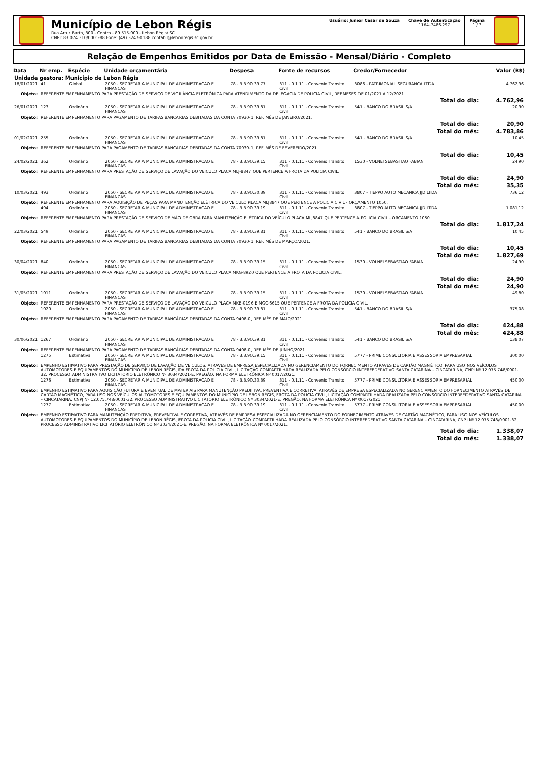Município de Lebon Régis
Rua Artur Barth, 300 - Centro - 89.515-000 - Lebon Régis/ SC
CNPJ: 83.074.310/0001-88 Fone: (49) 3247-0188 contabil@lebonregis.sc.gov.br
Usuário: Junior Cesar de Souza Chave de Autenticação
1164-7486-297
Página
1 / 3
Relação de Empenhos Emitidos por Data de Emissão - Mensal/Diário - Completo
| Data | Nr emp. | Espécie | Unidade orçamentária | Despesa | Fonte de recursos | Credor/Fornecedor | Valor (R$) |
| --- | --- | --- | --- | --- | --- | --- | --- |
| Unidade gestora: Município de Lebon Régis | | | | | | | |
| 18/01/2021 | 41 | Global | 2050 - SECRETARIA MUNICIPAL DE ADMINISTRACAO E FINANCAS | 78 - 3.3.90.39.77 | 311 - 0.1.11 - Convenio Transito Civil | 3086 - PATRIMONIAL SEGURANCA LTDA | 4.762,96 |
| Objeto: | REFERENTE EMPENHAMENTO PARA PRESTAÇÃO DE SERVIÇO DE VIGILÂNCIA ELETRÔNICA PARA ATENDIMENTO DA DELEGACIA DE POLICIA CIVIL, REF.MESES DE 01/2021 A 12/2021. | | | | | | |
| Total do dia: | | | | | | | 4.762,96 |
| 26/01/2021 | 123 | Ordinário | 2050 - SECRETARIA MUNICIPAL DE ADMINISTRACAO E FINANCAS | 78 - 3.3.90.39.81 | 311 - 0.1.11 - Convenio Transito Civil | 541 - BANCO DO BRASIL S/A | 20,90 |
| Objeto: | REFERENTE EMPENHAMENTO PARA PAGAMENTO DE TARIFAS BANCARIAS DEBITADAS DA CONTA 70930-1, REF. MÊS DE JANEIRO/2021. | | | | | | |
| Total do dia: | | | | | | | 20,90 |
| Total do mês: | | | | | | | 4.783,86 |
| 01/02/2021 | 255 | Ordinário | 2050 - SECRETARIA MUNICIPAL DE ADMINISTRACAO E FINANCAS | 78 - 3.3.90.39.81 | 311 - 0.1.11 - Convenio Transito Civil | 541 - BANCO DO BRASIL S/A | 10,45 |
| Objeto: | REFERENTE EMPENHAMENTO PARA PAGAMENTO DE TARIFAS BANCARIAS DEBITADAS DA CONTA 70930-1, REF. MÊS DE FEVEREIRO/2021. | | | | | | |
| Total do dia: | | | | | | | 10,45 |
| 24/02/2021 | 362 | Ordinário | 2050 - SECRETARIA MUNICIPAL DE ADMINISTRACAO E FINANCAS | 78 - 3.3.90.39.15 | 311 - 0.1.11 - Convenio Transito Civil | 1530 - VOLNEI SEBASTIAO FABIAN | 24,90 |
| Objeto: | REFERENTE EMPENHAMENTO PARA PRESTAÇÃO DE SERVIÇO DE LAVAÇÃO DO VEICULO PLACA MLJ-8847 QUE PERTENCE A FROTA DA POLICIA CIVIL. | | | | | | |
| Total do dia: | | | | | | | 24,90 |
| Total do mês: | | | | | | | 35,35 |
| 10/03/2021 | 493 | Ordinário | 2050 - SECRETARIA MUNICIPAL DE ADMINISTRACAO E FINANCAS | 78 - 3.3.90.30.39 | 311 - 0.1.11 - Convenio Transito Civil | 3807 - TIEPPO AUTO MECANICA JJD LTDA | 736,12 |
| Objeto: | REFERENTE EMPENHAMENTO PARA AQUISIÇÃO DE PEÇAS PARA MANUTENÇÃO ELÉTRICA DO VEÍCULO PLACA MLJ8847 QUE PERTENCE A POLICIA CIVIL - ORÇAMENTO 1050. | | | | | | |
| | 494 | Ordinário | 2050 - SECRETARIA MUNICIPAL DE ADMINISTRACAO E FINANCAS | 78 - 3.3.90.39.19 | 311 - 0.1.11 - Convenio Transito Civil | 3807 - TIEPPO AUTO MECANICA JJD LTDA | 1.081,12 |
| Objeto: | REFERENTE EMPENHAMENTO PARA PRESTAÇÃO DE SERVIÇO DE MÃO DE OBRA PARA MANUTENÇÃO ELÉTRICA DO VEÍCULO PLACA MLJ8847 QUE PERTENCE A POLICIA CIVIL - ORÇAMENTO 1050. | | | | | | |
| Total do dia: | | | | | | | 1.817,24 |
| 22/03/2021 | 549 | Ordinário | 2050 - SECRETARIA MUNICIPAL DE ADMINISTRACAO E FINANCAS | 78 - 3.3.90.39.81 | 311 - 0.1.11 - Convenio Transito Civil | 541 - BANCO DO BRASIL S/A | 10,45 |
| Objeto: | REFERENTE EMPENHAMENTO PARA PAGAMENTO DE TARIFAS BANCARIAS DEBITADAS DA CONTA 70930-1, REF. MÊS DE MARÇO/2021. | | | | | | |
| Total do dia: | | | | | | | 10,45 |
| Total do mês: | | | | | | | 1.827,69 |
| 30/04/2021 | 840 | Ordinário | 2050 - SECRETARIA MUNICIPAL DE ADMINISTRACAO E FINANCAS | 78 - 3.3.90.39.15 | 311 - 0.1.11 - Convenio Transito Civil | 1530 - VOLNEI SEBASTIAO FABIAN | 24,90 |
| Objeto: | REFERENTE EMPENHAMENTO PARA PRESTAÇÃO DE SERVIÇO DE LAVAÇÃO DO VEICULO PLACA MKG-8920 QUE PERTENCE A FROTA DA POLICIA CIVIL. | | | | | | |
| Total do dia: | | | | | | | 24,90 |
| Total do mês: | | | | | | | 24,90 |
| 31/05/2021 | 1011 | Ordinário | 2050 - SECRETARIA MUNICIPAL DE ADMINISTRACAO E FINANCAS | 78 - 3.3.90.39.15 | 311 - 0.1.11 - Convenio Transito Civil | 1530 - VOLNEI SEBASTIAO FABIAN | 49,80 |
| Objeto: | REFERENTE EMPENHAMENTO PARA PRESTAÇÃO DE SERVIÇO DE LAVAÇÃO DO VEICULO PLACA MKB-0196 E MGC-6615 QUE PERTENCE A FROTA DA POLICIA CIVIL. | | | | | | |
| | 1020 | Ordinário | 2050 - SECRETARIA MUNICIPAL DE ADMINISTRACAO E FINANCAS | 78 - 3.3.90.39.81 | 311 - 0.1.11 - Convenio Transito Civil | 541 - BANCO DO BRASIL S/A | 375,08 |
| Objeto: | REFERENTE EMPENHAMENTO PARA PAGAMENTO DE TARIFAS BANCÁRIAS DEBITADAS DA CONTA 9408-0, REF. MÊS DE MAIO/2021. | | | | | | |
| Total do dia: | | | | | | | 424,88 |
| Total do mês: | | | | | | | 424,88 |
| 30/06/2021 | 1267 | Ordinário | 2050 - SECRETARIA MUNICIPAL DE ADMINISTRACAO E FINANCAS | 78 - 3.3.90.39.81 | 311 - 0.1.11 - Convenio Transito Civil | 541 - BANCO DO BRASIL S/A | 138,07 |
| Objeto: | REFERENTE EMPENHAMENTO PARA PAGAMENTO DE TARIFAS BANCÁRIAS DEBITADAS DA CONTA 9408-0, REF. MÊS DE JUNHO/2021. | | | | | | |
| | 1275 | Estimativa | 2050 - SECRETARIA MUNICIPAL DE ADMINISTRACAO E FINANCAS | 78 - 3.3.90.39.15 | 311 - 0.1.11 - Convenio Transito Civil | 5777 - PRIME CONSULTORIA E ASSESSORIA EMPRESARIAL | 300,00 |
| Objeto: | EMPENHO ESTIMATIVO PARA PRESTAÇÃO DE SERVIÇO DE LAVAÇÃO DE VEÍCULOS, ATRAVÉS DE EMPRESA ESPECIALIZADA NO GERENCIAMENTO DO FORNECIMENTO ATRAVÉS DE CARTÃO MAGNÉTICO, PARA USO NOS VEÍCULOS AUTOMOTORES E EQUIPAMENTOS DO MUNICÍPIO DE LEBON RÉGIS, DA FROTA DA POLICIA CIVIL, LICITAÇÃO COMPARTILHADA REALIZADA PELO CONSÓRCIO INTERFEDERATIVO SANTA CATARINA – CINCATARINA, CNPJ Nº 12.075.748/0001-32, PROCESSO ADMINISTRATIVO LICITATÓRIO ELETRÔNICO Nº 3034/2021-E, PREGÃO, NA FORMA ELETRÔNICA Nº 0017/2021. | | | | | | |
| | 1276 | Estimativa | 2050 - SECRETARIA MUNICIPAL DE ADMINISTRACAO E FINANCAS | 78 - 3.3.90.30.39 | 311 - 0.1.11 - Convenio Transito Civil | 5777 - PRIME CONSULTORIA E ASSESSORIA EMPRESARIAL | 450,00 |
| Objeto: | EMPENHO ESTIMATIVO PARA AQUISIÇÃO FUTURA E EVENTUAL DE MATERIAIS PARA MANUTENÇÃO PREDITIVA, PREVENTIVA E CORRETIVA, ATRAVÉS DE EMPRESA ESPECIALIZADA NO GERENCIAMENTO DO FORNECIMENTO ATRAVÉS DE CARTÃO MAGNÉTICO, PARA USO NOS VEÍCULOS AUTOMOTORES E EQUIPAMENTOS DO MUNICÍPIO DE LEBON RÉGIS, FROTA DA POLICIA CIVIL, LICITAÇÃO COMPARTILHADA REALIZADA PELO CONSÓRCIO INTERFEDERATIVO SANTA CATARINA – CINCATARINA, CNPJ Nº 12.075.748/0001-32, PROCESSO ADMINISTRATIVO LICITATÓRIO ELETRÔNICO Nº 3034/2021-E, PREGÃO, NA FORMA ELETRÔNICA Nº 0017/2021. | | | | | | |
| | 1277 | Estimativa | 2050 - SECRETARIA MUNICIPAL DE ADMINISTRACAO E FINANCAS | 78 - 3.3.90.39.19 | 311 - 0.1.11 - Convenio Transito Civil | 5777 - PRIME CONSULTORIA E ASSESSORIA EMPRESARIAL | 450,00 |
| Objeto: | EMPENHO ESTIMATIVO PARA MANUTENÇÃO PREDITIVA, PREVENTIVA E CORRETIVA, ATRAVÉS DE EMPRESA ESPECIALIZADA NO GERENCIAMENTO DO FORNECIMENTO ATRAVÉS DE CARTÃO MAGNÉTICO, PARA USO NOS VEÍCULOS AUTOMOTORES E EQUIPAMENTOS DO MUNICÍPIO DE LEBON RÉGIS, FROTA DA POLICIA CIVIL, LICITAÇÃO COMPARTILHADA REALIZADA PELO CONSÓRCIO INTERFEDERATIVO SANTA CATARINA – CINCATARINA, CNPJ Nº 12.075.748/0001-32, PROCESSO ADMINISTRATIVO LICITATÓRIO ELETRÔNICO Nº 3034/2021-E, PREGÃO, NA FORMA ELETRÔNICA Nº 0017/2021. | | | | | | |
| Total do dia: | | | | | | | 1.338,07 |
| Total do mês: | | | | | | | 1.338,07 |